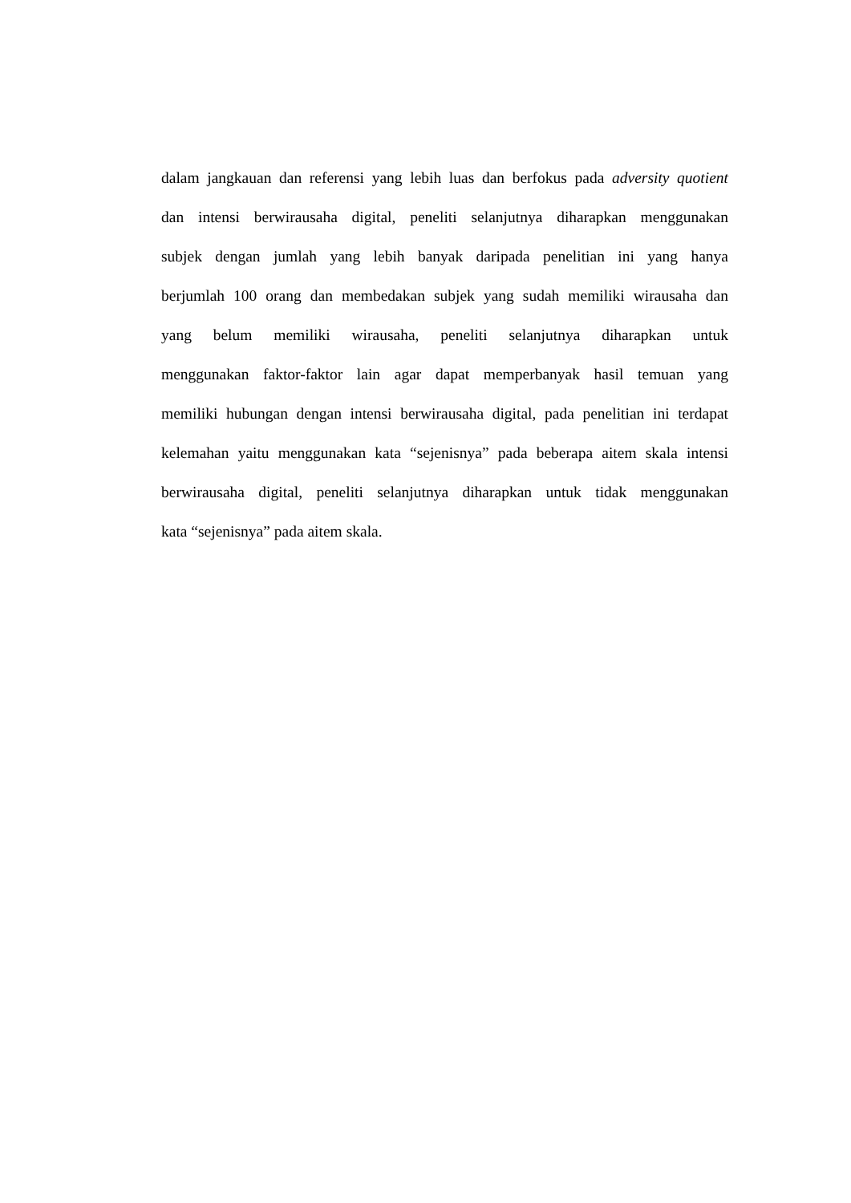dalam jangkauan dan referensi yang lebih luas dan berfokus pada adversity quotient
dan intensi berwirausaha digital, peneliti selanjutnya diharapkan menggunakan
subjek dengan jumlah yang lebih banyak daripada penelitian ini yang hanya
berjumlah 100 orang dan membedakan subjek yang sudah memiliki wirausaha dan
yang belum memiliki wirausaha, peneliti selanjutnya diharapkan untuk
menggunakan faktor-faktor lain agar dapat memperbanyak hasil temuan yang
memiliki hubungan dengan intensi berwirausaha digital, pada penelitian ini terdapat
kelemahan yaitu menggunakan kata “sejenisnya” pada beberapa aitem skala intensi
berwirausaha digital, peneliti selanjutnya diharapkan untuk tidak menggunakan
kata “sejenisnya” pada aitem skala.